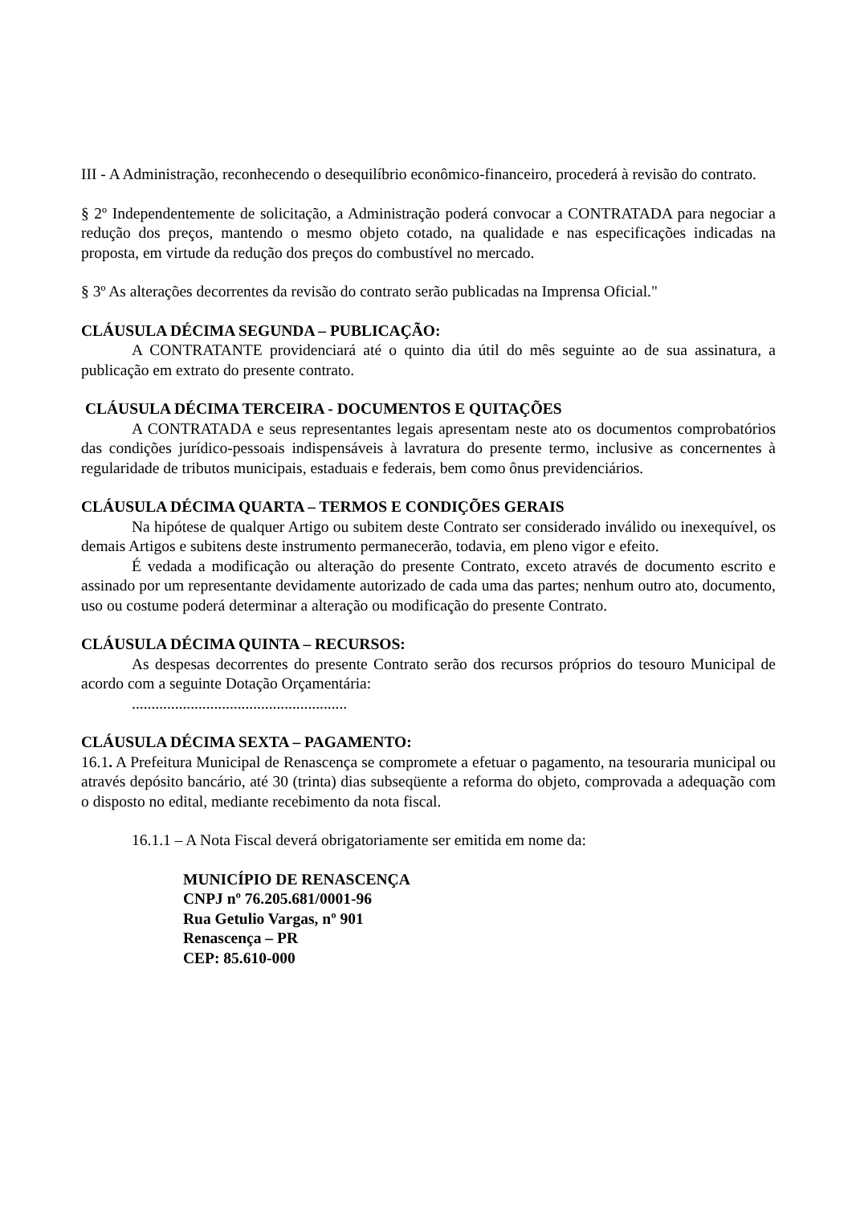III - A Administração, reconhecendo o desequilíbrio econômico-financeiro, procederá à revisão do contrato.
§ 2º Independentemente de solicitação, a Administração poderá convocar a CONTRATADA para negociar a redução dos preços, mantendo o mesmo objeto cotado, na qualidade e nas especificações indicadas na proposta, em virtude da redução dos preços do combustível no mercado.
§ 3º As alterações decorrentes da revisão do contrato serão publicadas na Imprensa Oficial."
CLÁUSULA DÉCIMA SEGUNDA – PUBLICAÇÃO:
A CONTRATANTE providenciará até o quinto dia útil do mês seguinte ao de sua assinatura, a publicação em extrato do presente contrato.
CLÁUSULA DÉCIMA TERCEIRA - DOCUMENTOS E QUITAÇÕES
A CONTRATADA e seus representantes legais apresentam neste ato os documentos comprobatórios das condições jurídico-pessoais indispensáveis à lavratura do presente termo, inclusive as concernentes à regularidade de tributos municipais, estaduais e federais, bem como ônus previdenciários.
CLÁUSULA DÉCIMA QUARTA – TERMOS E CONDIÇÕES GERAIS
Na hipótese de qualquer Artigo ou subitem deste Contrato ser considerado inválido ou inexequível, os demais Artigos e subitens deste instrumento permanecerão, todavia, em pleno vigor e efeito.
É vedada a modificação ou alteração do presente Contrato, exceto através de documento escrito e assinado por um representante devidamente autorizado de cada uma das partes; nenhum outro ato, documento, uso ou costume poderá determinar a alteração ou modificação do presente Contrato.
CLÁUSULA DÉCIMA QUINTA – RECURSOS:
As despesas decorrentes do presente Contrato serão dos recursos próprios do tesouro Municipal de acordo com a seguinte Dotação Orçamentária:
.......................................................
CLÁUSULA DÉCIMA SEXTA – PAGAMENTO:
16.1. A Prefeitura Municipal de Renascença se compromete a efetuar o pagamento, na tesouraria municipal ou através depósito bancário, até 30 (trinta) dias subseqüente a reforma do objeto, comprovada a adequação com o disposto no edital, mediante recebimento da nota fiscal.
16.1.1 – A Nota Fiscal deverá obrigatoriamente ser emitida em nome da:
MUNICÍPIO DE RENASCENÇA
CNPJ nº 76.205.681/0001-96
Rua Getulio Vargas, nº 901
Renascença – PR
CEP: 85.610-000